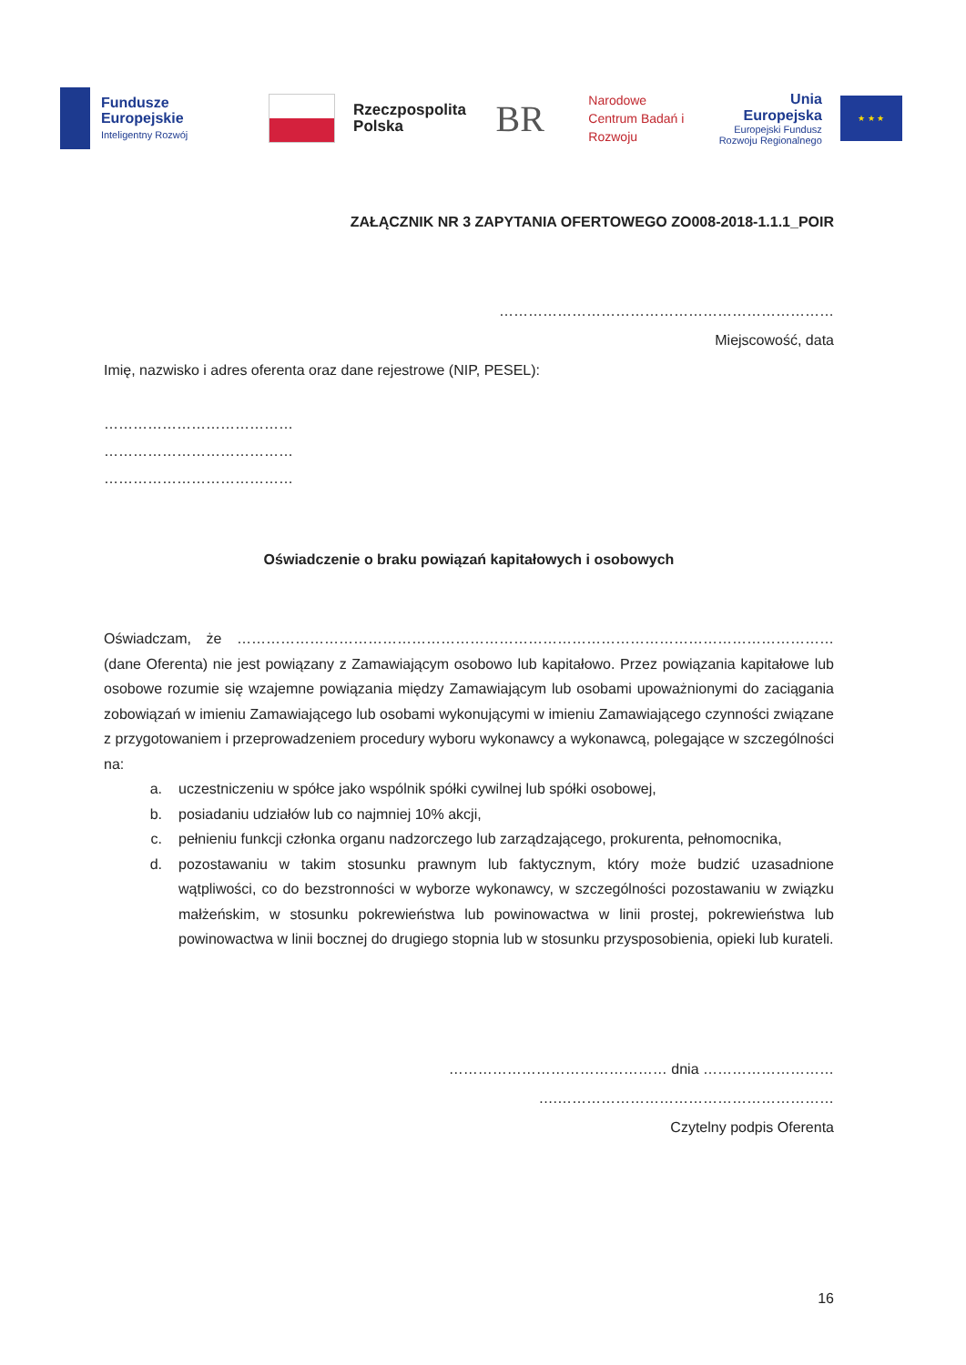Fundusze Europejskie
Inteligentny Rozwój
Rzeczpospolita Polska
BR
Narodowe Centrum Badań i Rozwoju
Unia Europejska
Europejski Fundusz Rozwoju Regionalnego
★ ★ ★
ZAŁĄCZNIK NR 3 ZAPYTANIA OFERTOWEGO ZO008-2018-1.1.1_POIR
……………………………………………………………
Miejscowość, data
Imię, nazwisko i adres oferenta oraz dane rejestrowe (NIP, PESEL):
…………………………………
…………………………………
…………………………………
Oświadczenie o braku powiązań kapitałowych i osobowych
Oświadczam, że …………………………………………………………………………………………………………… (dane Oferenta) nie jest powiązany z Zamawiającym osobowo lub kapitałowo. Przez powiązania kapitałowe lub osobowe rozumie się wzajemne powiązania między Zamawiającym lub osobami upoważnionymi do zaciągania zobowiązań w imieniu Zamawiającego lub osobami wykonującymi w imieniu Zamawiającego czynności związane z przygotowaniem i przeprowadzeniem procedury wyboru wykonawcy a wykonawcą, polegające w szczególności na:
a. uczestniczeniu w spółce jako wspólnik spółki cywilnej lub spółki osobowej,
b. posiadaniu udziałów lub co najmniej 10% akcji,
c. pełnieniu funkcji członka organu nadzorczego lub zarządzającego, prokurenta, pełnomocnika,
d. pozostawaniu w takim stosunku prawnym lub faktycznym, który może budzić uzasadnione wątpliwości, co do bezstronności w wyborze wykonawcy, w szczególności pozostawaniu w związku małżeńskim, w stosunku pokrewieństwa lub powinowactwa w linii prostej, pokrewieństwa lub powinowactwa w linii bocznej do drugiego stopnia lub w stosunku przysposobienia, opieki lub kurateli.
……………………………………… dnia ………………………
….…………………………………………………
Czytelny podpis Oferenta
16